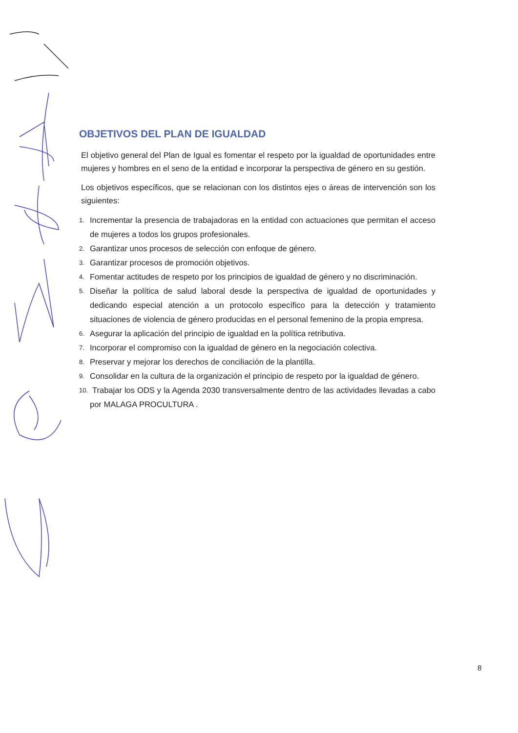OBJETIVOS DEL PLAN DE IGUALDAD
El objetivo general del Plan de Igual es fomentar el respeto por la igualdad de oportunidades entre mujeres y hombres en el seno de la entidad e incorporar la perspectiva de género en su gestión.
Los objetivos específicos, que se relacionan con los distintos ejes o áreas de intervención son los siguientes:
1. Incrementar la presencia de trabajadoras en la entidad con actuaciones que permitan el acceso de mujeres a todos los grupos profesionales.
2. Garantizar unos procesos de selección con enfoque de género.
3. Garantizar procesos de promoción objetivos.
4. Fomentar actitudes de respeto por los principios de igualdad de género y no discriminación.
5. Diseñar la política de salud laboral desde la perspectiva de igualdad de oportunidades y dedicando especial atención a un protocolo específico para la detección y tratamiento situaciones de violencia de género producidas en el personal femenino de la propia empresa.
6. Asegurar la aplicación del principio de igualdad en la política retributiva.
7. Incorporar el compromiso con la igualdad de género en la negociación colectiva.
8. Preservar y mejorar los derechos de conciliación de la plantilla.
9. Consolidar en la cultura de la organización el principio de respeto por la igualdad de género.
10. Trabajar los ODS y la Agenda 2030 transversalmente dentro de las actividades llevadas a cabo por MALAGA PROCULTURA .
8